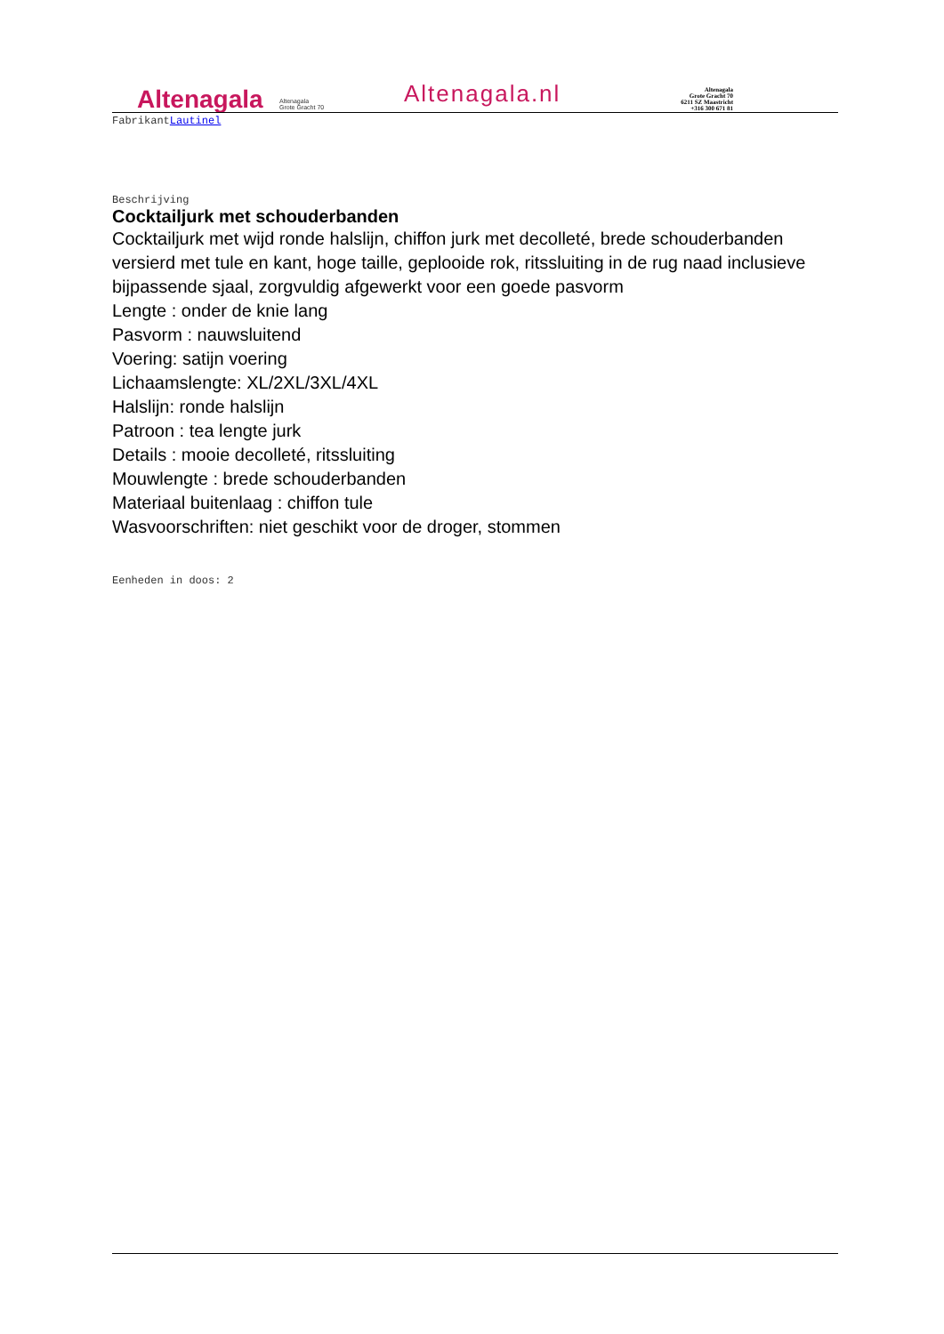Altenagala
Altenagala
Grote Gracht 70
Altenagala.nl
Altenagala
Grote Gracht 70
6211 SZ Maastricht
+316 300 671 81
FabrikantLautinel
Beschrijving
Cocktailjurk met schouderbanden
Cocktailjurk met wijd ronde halslijn, chiffon jurk met decolleté, brede schouderbanden versierd met tule en kant, hoge taille, geplooide rok, ritssluiting in de rug naad inclusieve bijpassende sjaal, zorgvuldig afgewerkt voor een goede pasvorm
Lengte : onder de knie lang
Pasvorm : nauwsluitend
Voering: satijn voering
Lichaamslengte: XL/2XL/3XL/4XL
Halslijn: ronde halslijn
Patroon : tea lengte jurk
Details : mooie decolleté, ritssluiting
Mouwlengte : brede schouderbanden
Materiaal buitenlaag : chiffon tule
Wasvoorschriften: niet geschikt voor de droger, stommen
Eenheden in doos: 2